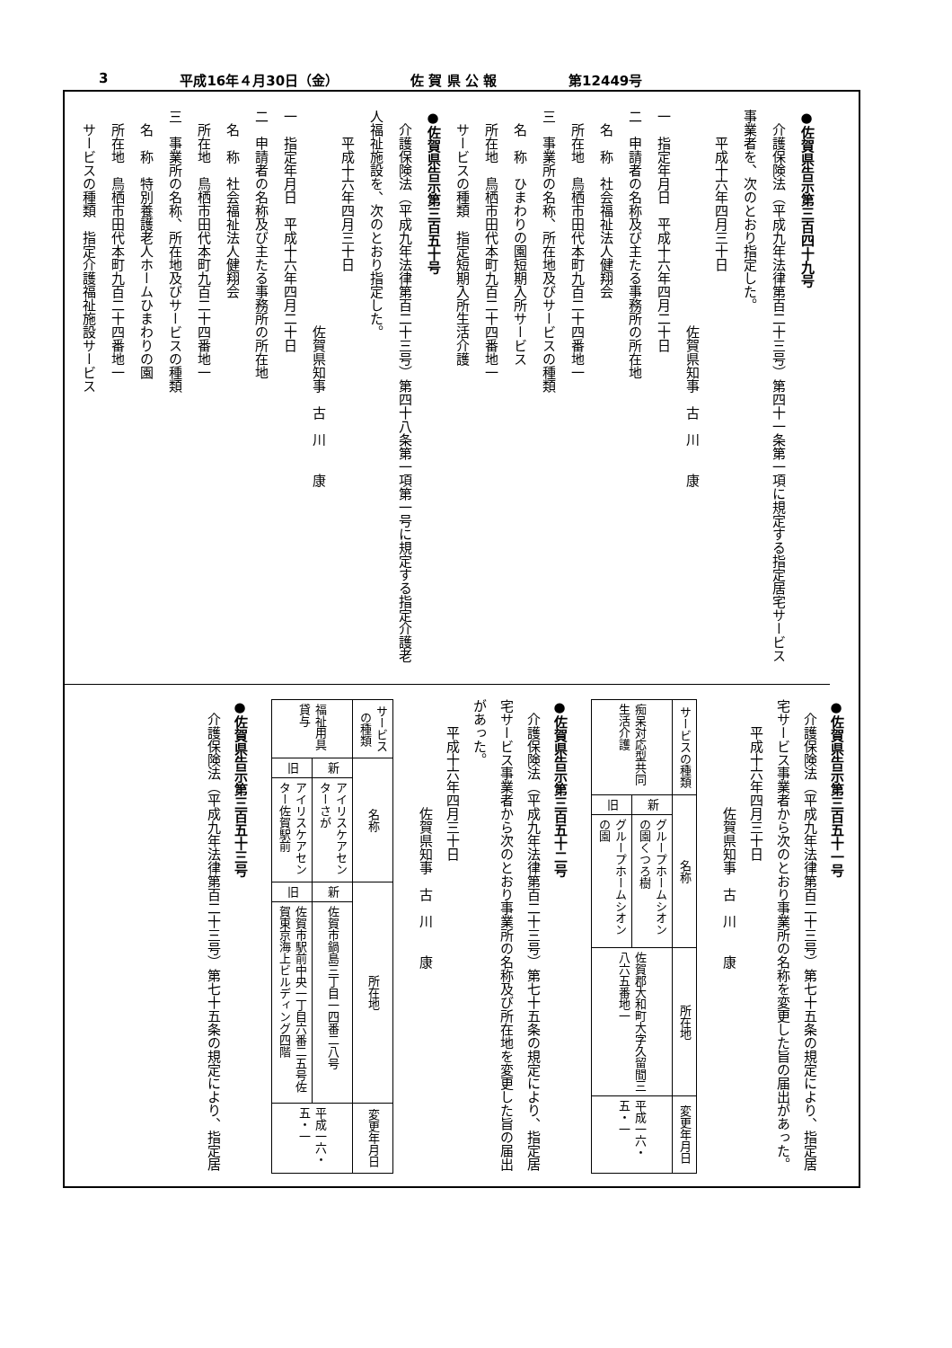3 平成16年４月30日（金） 佐 賀 県 公 報 第12449号
●佐賀県告示第三百四十九号
　介護保険法（平成九年法律第百二十三号）第四十一条第一項に規定する指定居宅サービス事業者を、次のとおり指定した。
　　平成十六年四月三十日
　　　　　　　　　　　　　　　　佐賀県知事　古　川　　康
一　指定年月日　平成十六年四月二十日
二　申請者の名称及び主たる事務所の所在地
　名　称　社会福祉法人健翔会
　所在地　鳥栖市田代本町九百二十四番地一
三　事業所の名称、所在地及びサービスの種類
　名　称　ひまわりの園短期入所サービス
　所在地　鳥栖市田代本町九百二十四番地一
　サービスの種類　指定短期入所生活介護
●佐賀県告示第三百五十号
　介護保険法（平成九年法律第百二十三号）第四十八条第一項第一号に規定する指定介護老人福祉施設を、次のとおり指定した。
　　平成十六年四月三十日
　　　　　　　　　　　　　　　　佐賀県知事　古　川　　康
一　指定年月日　平成十六年四月二十日
二　申請者の名称及び主たる事務所の所在地
　名　称　社会福祉法人健翔会
　所在地　鳥栖市田代本町九百二十四番地一
三　事業所の名称、所在地及びサービスの種類
　名　称　特別養護老人ホームひまわりの園
　所在地　鳥栖市田代本町九百二十四番地一
　サービスの種類　指定介護福祉施設サービス
●佐賀県告示第三百五十一号
　介護保険法（平成九年法律第百二十三号）第七十五条の規定により、指定居宅サービス事業者から次のとおり事業所の名称を変更した旨の届出があった。
　　平成十六年四月三十日
　　　　　　　　佐賀県知事　古　川　　康
| サービスの種類 | 名称 | | 所在地 | 変更年月日 |
| --- | --- | --- | --- | --- |
| 痴呆対応型共同生活介護 | 新 | グループホームシオンの園くつろ樹 | 佐賀郡大和町大字久留間三八六五番地一 | 平成一六・五・一 |
| | 旧 | グループホームシオンの園 | | |
●佐賀県告示第三百五十二号
　介護保険法（平成九年法律第百二十三号）第七十五条の規定により、指定居宅サービス事業者から次のとおり事業所の名称及び所在地を変更した旨の届出があった。
　　平成十六年四月三十日
　　　　　　　　佐賀県知事　古　川　　康
| サービスの種類 | 名称 | | 所在地 | | 変更年月日 |
| --- | --- | --- | --- | --- | --- |
| 福祉用具貸与 | 新 | アイリスケアセンターさが | 新 | 佐賀市鍋島三丁目一四番二八号 | 平成一六・五・一 |
| | 旧 | アイリスケアセンター佐賀駅前 | 旧 | 佐賀市駅前中央一丁目六番二五号佐賀東京海上ビルディング四階 | |
●佐賀県告示第三百五十三号
　介護保険法（平成九年法律第百二十三号）第七十五条の規定により、指定居